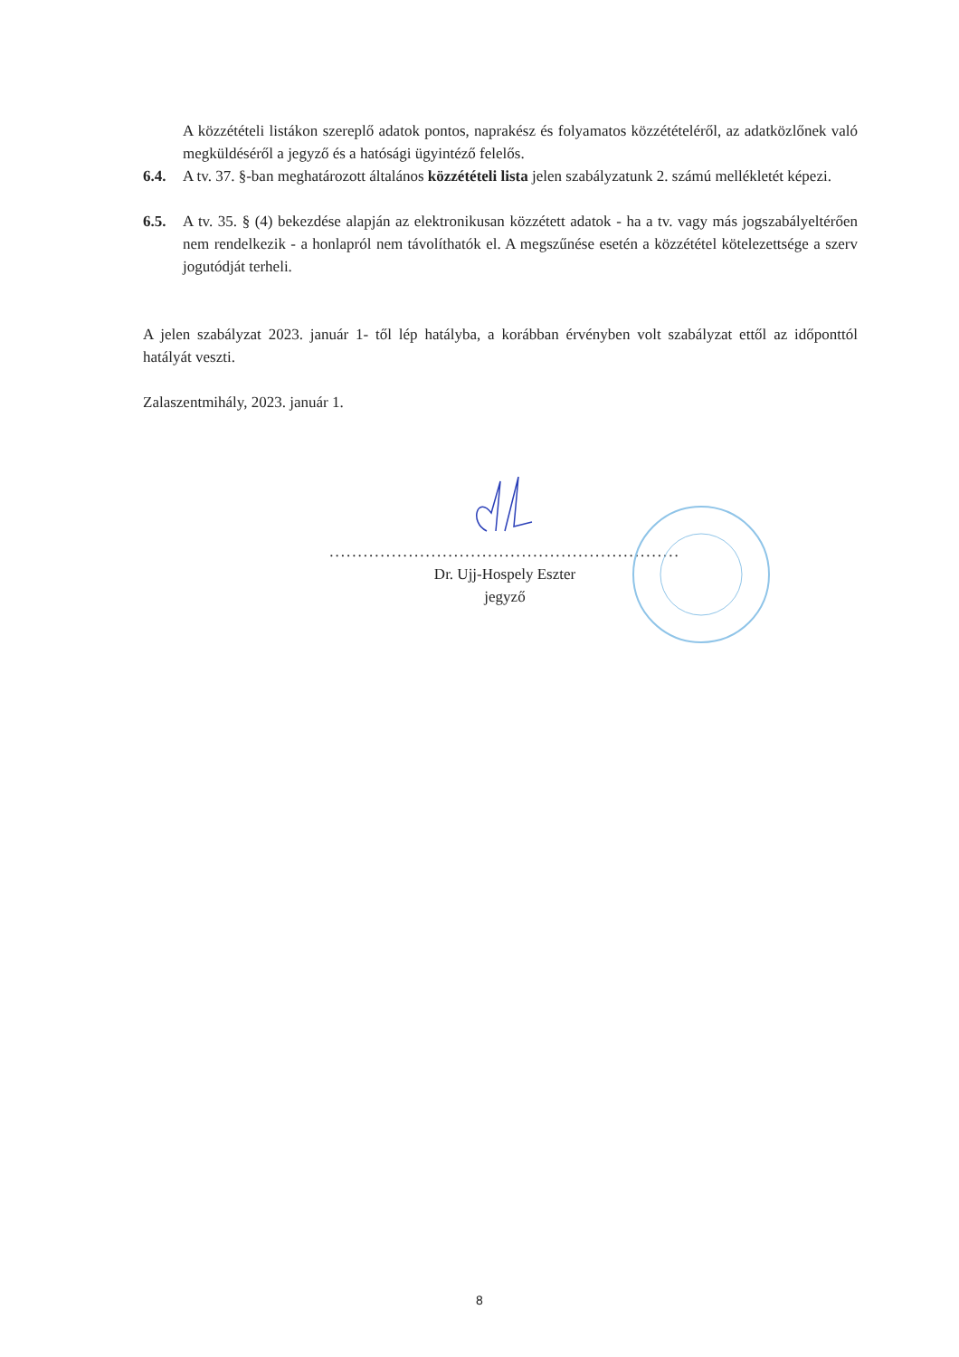A közzétételi listákon szereplő adatok pontos, naprakész és folyamatos közzétételéről, az adatközlőnek való megküldéséről a jegyző és a hatósági ügyintéző felelős.
6.4. A tv. 37. §-ban meghatározott általános közzétételi lista jelen szabályzatunk 2. számú mellékletét képezi.
6.5. A tv. 35. § (4) bekezdése alapján az elektronikusan közzétett adatok - ha a tv. vagy más jogszabályeltérően nem rendelkezik - a honlapról nem távolíthatók el. A megszűnése esetén a közzététel kötelezettsége a szerv jogutódját terheli.
A jelen szabályzat 2023. január 1- től lép hatályba, a korábban érvényben volt szabályzat ettől az időponttól hatályát veszti.
Zalaszentmihály, 2023. január 1.
..............................................................
Dr. Ujj-Hospely Eszter
jegyző
8